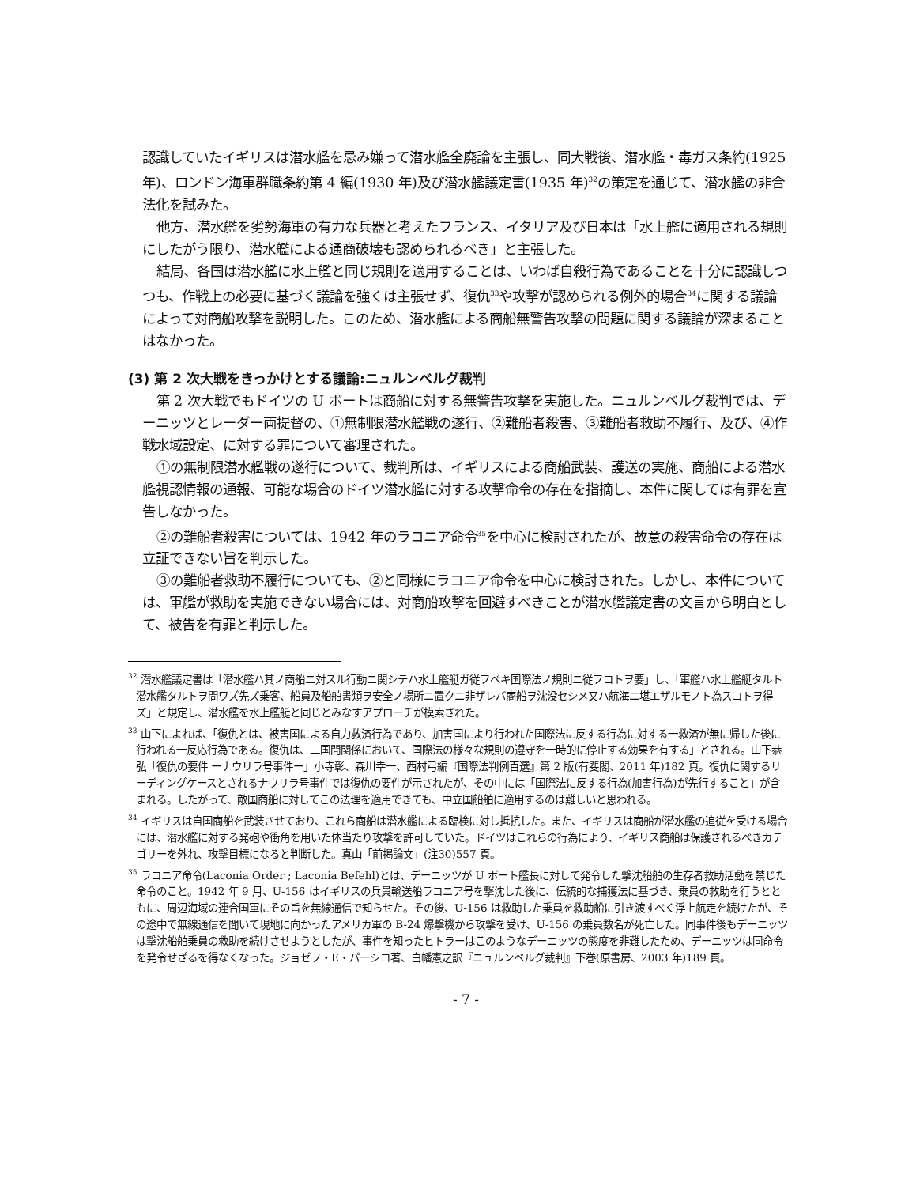認識していたイギリスは潜水艦を忌み嫌って潜水艦全廃論を主張し、同大戦後、潜水艦・毒ガス条約(1925 年)、ロンドン海軍群職条約第 4 編(1930 年)及び潜水艦議定書(1935 年)<sup>32</sup>の策定を通じて、潜水艦の非合法化を試みた。
他方、潜水艦を劣勢海軍の有力な兵器と考えたフランス、イタリア及び日本は「水上艦に適用される規則にしたがう限り、潜水艦による通商破壊も認められるべき」と主張した。
結局、各国は潜水艦に水上艦と同じ規則を適用することは、いわば自殺行為であることを十分に認識しつつも、作戦上の必要に基づく議論を強くは主張せず、復仇<sup>33</sup>や攻撃が認められる例外的場合<sup>34</sup>に関する議論によって対商船攻撃を説明した。このため、潜水艦による商船無警告攻撃の問題に関する議論が深まることはなかった。
(3) 第 2 次大戦をきっかけとする議論:ニュルンベルグ裁判
第 2 次大戦でもドイツの U ボートは商船に対する無警告攻撃を実施した。ニュルンベルグ裁判では、デーニッツとレーダー両提督の、①無制限潜水艦戦の遂行、②難船者殺害、③難船者救助不履行、及び、④作戦水域設定、に対する罪について審理された。
①の無制限潜水艦戦の遂行について、裁判所は、イギリスによる商船武装、護送の実施、商船による潜水艦視認情報の通報、可能な場合のドイツ潜水艦に対する攻撃命令の存在を指摘し、本件に関しては有罪を宣告しなかった。
②の難船者殺害については、1942 年のラコニア命令<sup>35</sup>を中心に検討されたが、故意の殺害命令の存在は立証できない旨を判示した。
③の難船者救助不履行についても、②と同様にラコニア命令を中心に検討された。しかし、本件については、軍艦が救助を実施できない場合には、対商船攻撃を回避すべきことが潜水艦議定書の文言から明白として、被告を有罪と判示した。
<sup>32</sup> 潜水艦議定書は「潜水艦ハ其ノ商船ニ対スル行動ニ関シテハ水上艦艇ガ従フベキ国際法ノ規則ニ従フコトヲ要」し、「軍艦ハ水上艦艇タルト潜水艦タルトヲ問ワズ先ズ乗客、船員及船舶書類ヲ安全ノ場所ニ置クニ非ザレバ商船ヲ沈没セシメ又ハ航海ニ堪エザルモノト為スコトヲ得ズ」と規定し、潜水艦を水上艦艇と同じとみなすアプローチが模索された。
<sup>33</sup> 山下によれば、「復仇とは、被害国による自力救済行為であり、加害国により行われた国際法に反する行為に対する一救済が無に帰した後に行われる一反応行為である。復仇は、二国間関係において、国際法の様々な規則の遵守を一時的に停止する効果を有する」とされる。山下恭弘「復仇の要件 ーナウリラ号事件ー」小寺彰、森川幸一、西村弓編『国際法判例百選』第 2 版(有斐閣、2011 年)182 頁。復仇に関するリーディングケースとされるナウリラ号事件では復仇の要件が示されたが、その中には「国際法に反する行為(加害行為)が先行すること」が含まれる。したがって、敵国商船に対してこの法理を適用できても、中立国船舶に適用するのは難しいと思われる。
<sup>34</sup> イギリスは自国商船を武装させており、これら商船は潜水艦による臨検に対し抵抗した。また、イギリスは商船が潜水艦の追従を受ける場合には、潜水艦に対する発砲や衝角を用いた体当たり攻撃を許可していた。ドイツはこれらの行為により、イギリス商船は保護されるべきカテゴリーを外れ、攻撃目標になると判断した。真山「前掲論文」(注30)557 頁。
<sup>35</sup> ラコニア命令(Laconia Order ; Laconia Befehl)とは、デーニッツが U ボート艦長に対して発令した撃沈船舶の生存者救助活動を禁じた命令のこと。1942 年 9 月、U-156 はイギリスの兵員輸送船ラコニア号を撃沈した後に、伝統的な捕獲法に基づき、乗員の救助を行うとともに、周辺海域の連合国軍にその旨を無線通信で知らせた。その後、U-156 は救助した乗員を救助船に引き渡すべく浮上航走を続けたが、その途中で無線通信を聞いて現地に向かったアメリカ軍の B-24 爆撃機から攻撃を受け、U-156 の乗員数名が死亡した。同事件後もデーニッツは撃沈船舶乗員の救助を続けさせようとしたが、事件を知ったヒトラーはこのようなデーニッツの態度を非難したため、デーニッツは同命令を発令せざるを得なくなった。ジョゼフ・E・パーシコ著、白幡憲之訳『ニュルンベルグ裁判』下巻(原書房、2003 年)189 頁。
- 7 -